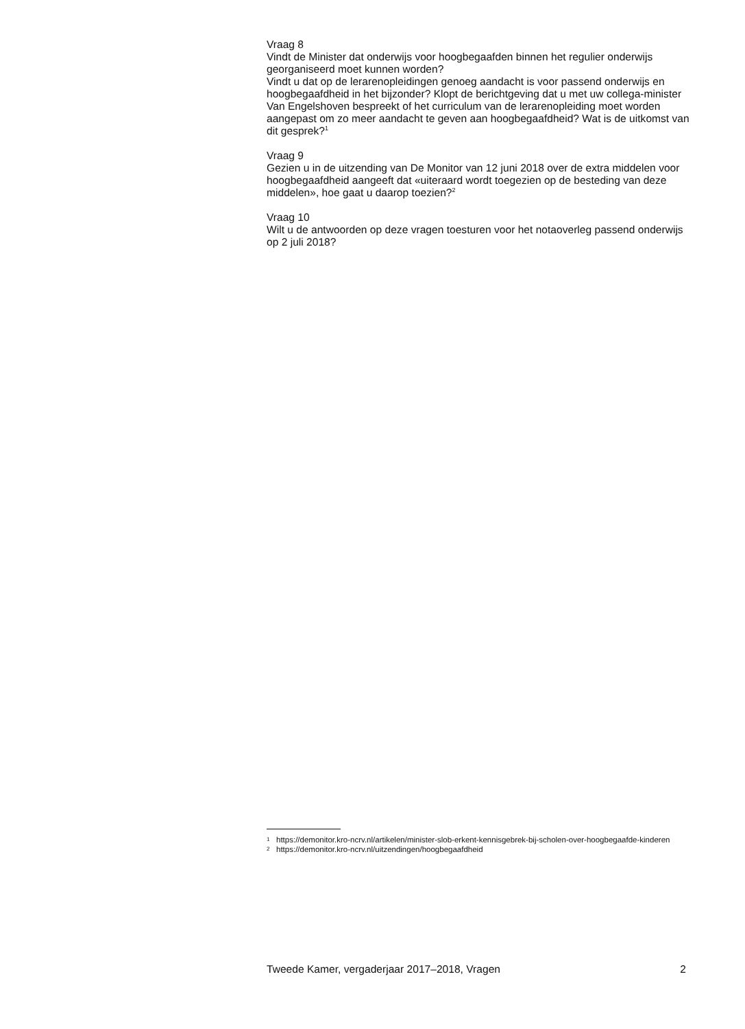Vraag 8
Vindt de Minister dat onderwijs voor hoogbegaafden binnen het regulier onderwijs georganiseerd moet kunnen worden?
Vindt u dat op de lerarenopleidingen genoeg aandacht is voor passend onderwijs en hoogbegaafdheid in het bijzonder? Klopt de berichtgeving dat u met uw collega-minister Van Engelshoven bespreekt of het curriculum van de lerarenopleiding moet worden aangepast om zo meer aandacht te geven aan hoogbegaafdheid? Wat is de uitkomst van dit gesprek?<sup>1</sup>
Vraag 9
Gezien u in de uitzending van De Monitor van 12 juni 2018 over de extra middelen voor hoogbegaafdheid aangeeft dat «uiteraard wordt toegezien op de besteding van deze middelen», hoe gaat u daarop toezien?<sup>2</sup>
Vraag 10
Wilt u de antwoorden op deze vragen toesturen voor het notaoverleg passend onderwijs op 2 juli 2018?
1 https://demonitor.kro-ncrv.nl/artikelen/minister-slob-erkent-kennisgebrek-bij-scholen-over-hoogbegaafde-kinderen
2 https://demonitor.kro-ncrv.nl/uitzendingen/hoogbegaafdheid
Tweede Kamer, vergaderjaar 2017–2018, Vragen 2